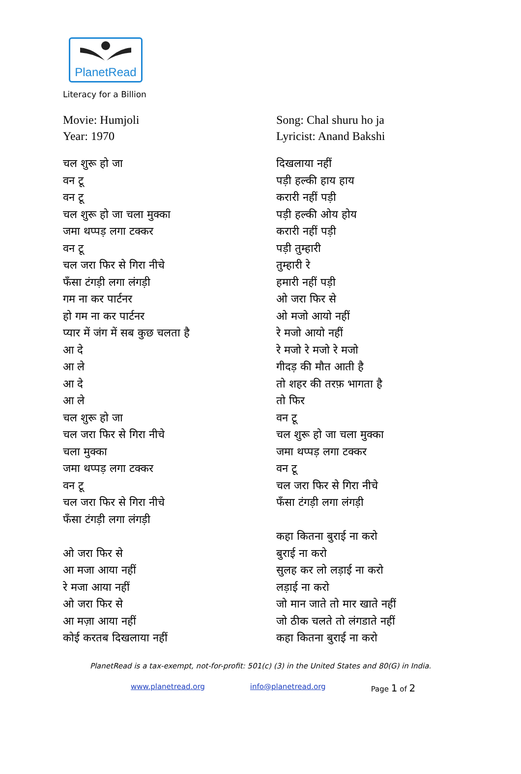PlanetRead
Literacy for a Billion
Movie: Humjoli
Year: 1970
चल शुरू हो जा
वन टू
वन टू
चल शुरू हो जा चला मुक्का
जमा थप्पड़ लगा टक्कर
वन टू
चल जरा फिर से गिरा नीचे
फँसा टंगड़ी लगा लंगड़ी
गम ना कर पार्टनर
हो गम ना कर पार्टनर
प्यार में जंग में सब कुछ चलता है
आ दे
आ ले
आ दे
आ ले
चल शुरू हो जा
चल जरा फिर से गिरा नीचे
चला मुक्का
जमा थप्पड़ लगा टक्कर
वन टू
चल जरा फिर से गिरा नीचे
फँसा टंगड़ी लगा लंगड़ी
ओ जरा फिर से
आ मजा आया नहीं
रे मजा आया नहीं
ओ जरा फिर से
आ मज़ा आया नहीं
कोई करतब दिखलाया नहीं
Song: Chal shuru ho ja
Lyricist: Anand Bakshi
दिखलाया नहीं
पड़ी हल्की हाय हाय
करारी नहीं पड़ी
पड़ी हल्की ओय होय
करारी नहीं पड़ी
पड़ी तुम्हारी
तुम्हारी रे
हमारी नहीं पड़ी
ओ जरा फिर से
ओ मजो आयो नहीं
रे मजो आयो नहीं
रे मजो रे मजो रे मजो
गीदड़ की मौत आती है
तो शहर की तरफ़ भागता है
तो फिर
वन टू
चल शुरू हो जा चला मुक्का
जमा थप्पड़ लगा टक्कर
वन टू
चल जरा फिर से गिरा नीचे
फँसा टंगड़ी लगा लंगड़ी
कहा कितना बुराई ना करो
बुराई ना करो
सुलह कर लो लड़ाई ना करो
लड़ाई ना करो
जो मान जाते तो मार खाते नहीं
जो ठीक चलते तो लंगडाते नहीं
कहा कितना बुराई ना करो
PlanetRead is a tax-exempt, not-for-profit: 501(c) (3) in the United States and 80(G) in India.
www.planetread.org info@planetread.org Page 1 of 2